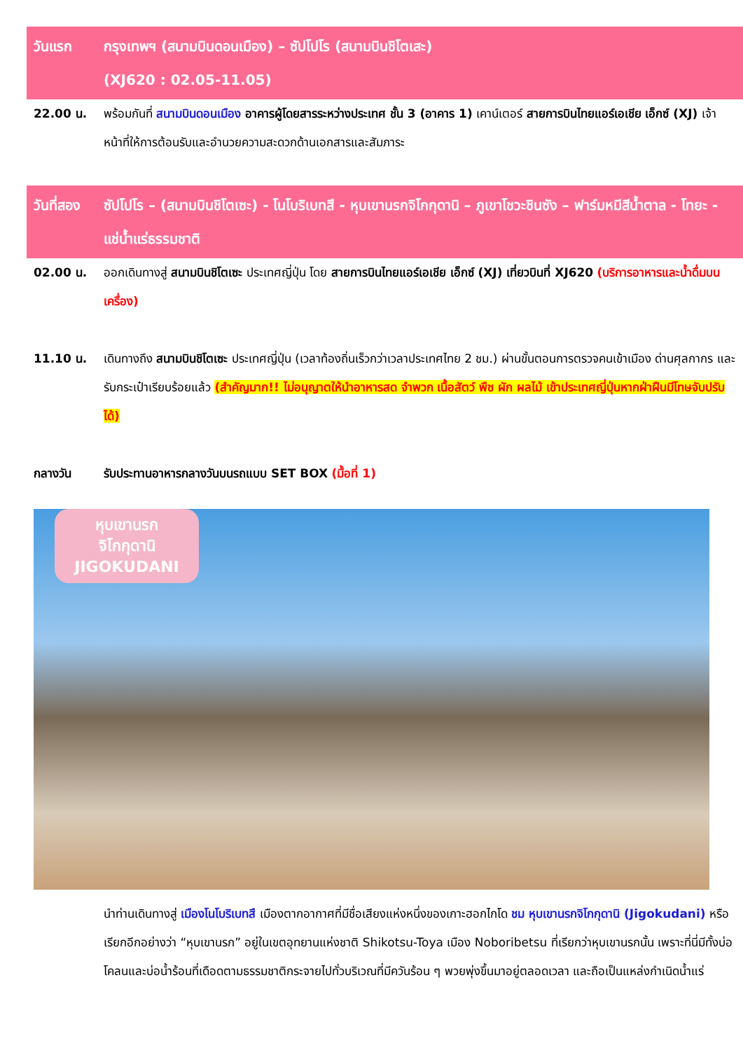| วันแรก | กรุงเทพฯ (สนามบินดอนเมือง) – ซัปโปโร (สนามบินชิโตเสะ) (XJ620 : 02.05-11.05) |
| 22.00 น. | พร้อมกันที่ สนามบินดอนเมือง อาคารผู้โดยสารระหว่างประเทศ ชั้น 3 (อาคาร 1) เคาน์เตอร์ สายการบินไทยแอร์เอเชีย เอ็กซ์ (XJ) เจ้าหน้าที่ให้การต้อนรับและอำนวยความสะดวกด้านเอกสารและสัมภาระ |
| วันที่สอง | ซัปโปโร – (สนามบินชิโตเซะ) - โนโบริเบทสึ - หุบเขานรกจิโกกุดานิ – ภูเขาโชวะชินซัง – ฟาร์มหมีสีน้ำตาล - โทยะ - แช่น้ำแร่ธรรมชาติ |
| 02.00 น. | ออกเดินทางสู่ สนามบินชิโตเซะ ประเทศญี่ปุ่น โดย สายการบินไทยแอร์เอเชีย เอ็กซ์ (XJ) เที่ยวบินที่ XJ620 (บริการอาหารและน้ำดื่มบนเครื่อง) |
| 11.10 น. | เดินทางถึง สนามบินชิโตเซะ ประเทศญี่ปุ่น (เวลาท้องถิ่นเร็วกว่าเวลาประเทศไทย 2 ชม.) ผ่านขั้นตอนการตรวจคนเข้าเมือง ด่านศุลกากร และรับกระเป๋าเรียบร้อยแล้ว (สำคัญมาก!! ไม่อนุญาตให้นำอาหารสด จำพวก เนื้อสัตว์ พืช ผัก ผลไม้ เข้าประเทศญี่ปุ่นหากฝ่าฝืนมีโทษจับปรับได้) |
| กลางวัน | รับประทานอาหารกลางวันบนรถแบบ SET BOX (มื้อที่ 1) |
หุบเขานรก
จิโกกุดานิ
JIGOKUDANI
นำท่านเดินทางสู่ เมืองโนโบริเบทสึ เมืองตากอากาศที่มีชื่อเสียงแห่งหนึ่งของเกาะฮอกไกโด ชม หุบเขานรกจิโกกุดานิ (Jigokudani) หรือเรียกอีกอย่างว่า “หุบเขานรก” อยู่ในเขตอุทยานแห่งชาติ Shikotsu-Toya เมือง Noboribetsu ที่เรียกว่าหุบเขานรกนั้น เพราะที่นี่มีทั้งบ่อโคลนและบ่อน้ำร้อนที่เดือดตามธรรมชาติกระจายไปทั่วบริเวณที่มีควันร้อน ๆ พวยพุ่งขึ้นมาอยู่ตลอดเวลา และถือเป็นแหล่งกำเนิดน้ำแร่